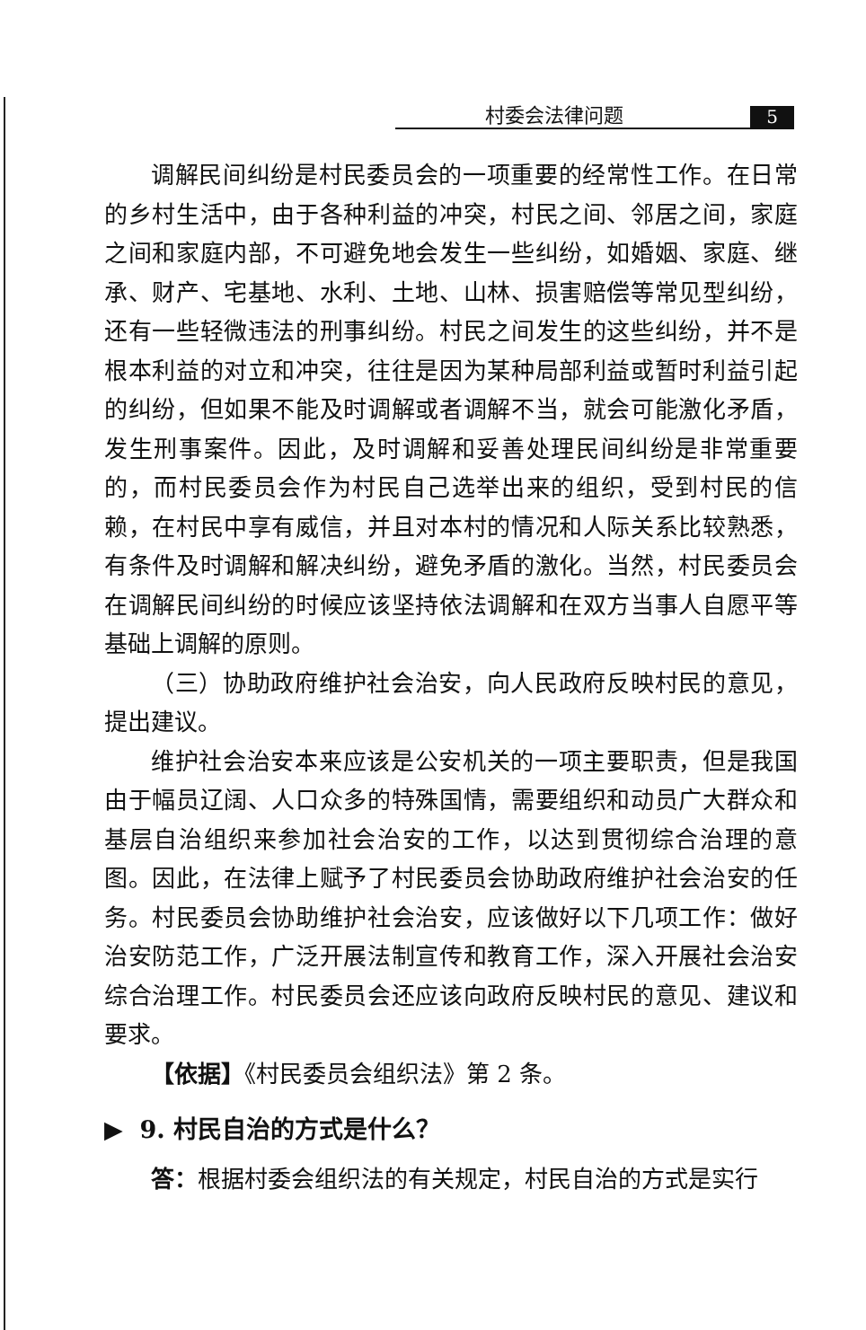村委会法律问题 5
调解民间纠纷是村民委员会的一项重要的经常性工作。在日常的乡村生活中，由于各种利益的冲突，村民之间、邻居之间，家庭之间和家庭内部，不可避免地会发生一些纠纷，如婚姻、家庭、继承、财产、宅基地、水利、土地、山林、损害赔偿等常见型纠纷，还有一些轻微违法的刑事纠纷。村民之间发生的这些纠纷，并不是根本利益的对立和冲突，往往是因为某种局部利益或暂时利益引起的纠纷，但如果不能及时调解或者调解不当，就会可能激化矛盾，发生刑事案件。因此，及时调解和妥善处理民间纠纷是非常重要的，而村民委员会作为村民自己选举出来的组织，受到村民的信赖，在村民中享有威信，并且对本村的情况和人际关系比较熟悉，有条件及时调解和解决纠纷，避免矛盾的激化。当然，村民委员会在调解民间纠纷的时候应该坚持依法调解和在双方当事人自愿平等基础上调解的原则。
（三）协助政府维护社会治安，向人民政府反映村民的意见，提出建议。
维护社会治安本来应该是公安机关的一项主要职责，但是我国由于幅员辽阔、人口众多的特殊国情，需要组织和动员广大群众和基层自治组织来参加社会治安的工作，以达到贯彻综合治理的意图。因此，在法律上赋予了村民委员会协助政府维护社会治安的任务。村民委员会协助维护社会治安，应该做好以下几项工作：做好治安防范工作，广泛开展法制宣传和教育工作，深入开展社会治安综合治理工作。村民委员会还应该向政府反映村民的意见、建议和要求。
【依据】《村民委员会组织法》第 2 条。
▶ 9. 村民自治的方式是什么？
答：根据村委会组织法的有关规定，村民自治的方式是实行